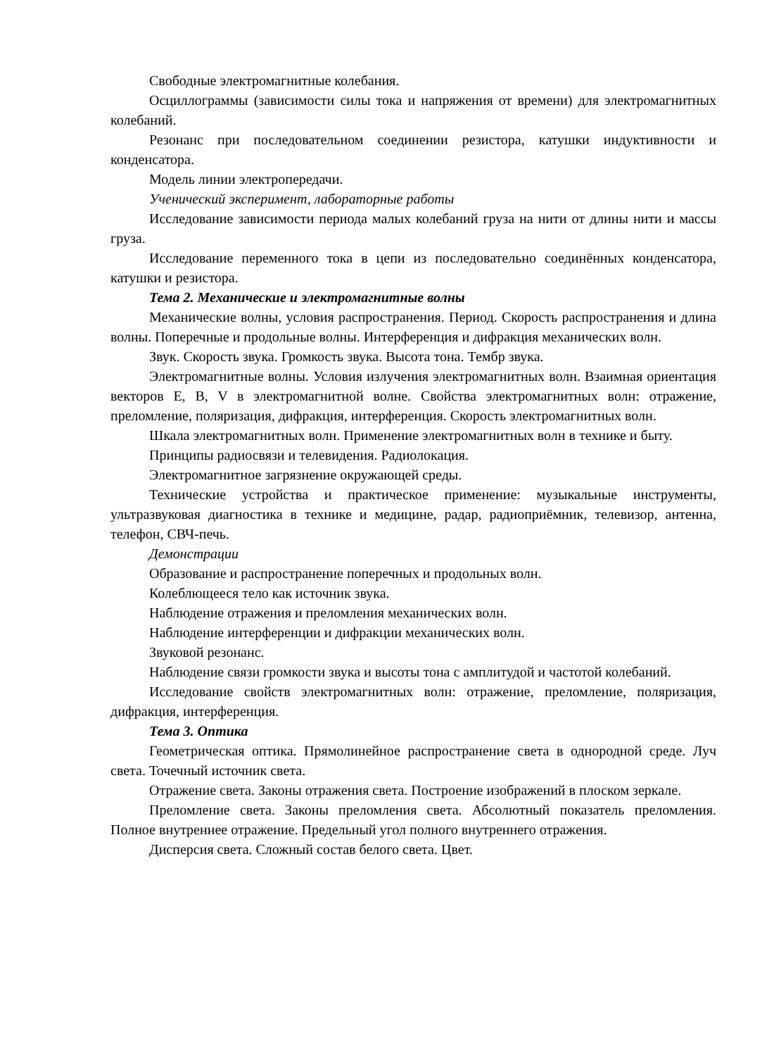Свободные электромагнитные колебания.
Осциллограммы (зависимости силы тока и напряжения от времени) для электромагнитных колебаний.
Резонанс при последовательном соединении резистора, катушки индуктивности и конденсатора.
Модель линии электропередачи.
Ученический эксперимент, лабораторные работы
Исследование зависимости периода малых колебаний груза на нити от длины нити и массы груза.
Исследование переменного тока в цепи из последовательно соединённых конденсатора, катушки и резистора.
Тема 2. Механические и электромагнитные волны
Механические волны, условия распространения. Период. Скорость распространения и длина волны. Поперечные и продольные волны. Интерференция и дифракция механических волн.
Звук. Скорость звука. Громкость звука. Высота тона. Тембр звука.
Электромагнитные волны. Условия излучения электромагнитных волн. Взаимная ориентация векторов E, B, V в электромагнитной волне. Свойства электромагнитных волн: отражение, преломление, поляризация, дифракция, интерференция. Скорость электромагнитных волн.
Шкала электромагнитных волн. Применение электромагнитных волн в технике и быту.
Принципы радиосвязи и телевидения. Радиолокация.
Электромагнитное загрязнение окружающей среды.
Технические устройства и практическое применение: музыкальные инструменты, ультразвуковая диагностика в технике и медицине, радар, радиоприёмник, телевизор, антенна, телефон, СВЧ-печь.
Демонстрации
Образование и распространение поперечных и продольных волн.
Колеблющееся тело как источник звука.
Наблюдение отражения и преломления механических волн.
Наблюдение интерференции и дифракции механических волн.
Звуковой резонанс.
Наблюдение связи громкости звука и высоты тона с амплитудой и частотой колебаний.
Исследование свойств электромагнитных волн: отражение, преломление, поляризация, дифракция, интерференция.
Тема 3. Оптика
Геометрическая оптика. Прямолинейное распространение света в однородной среде. Луч света. Точечный источник света.
Отражение света. Законы отражения света. Построение изображений в плоском зеркале.
Преломление света. Законы преломления света. Абсолютный показатель преломления. Полное внутреннее отражение. Предельный угол полного внутреннего отражения.
Дисперсия света. Сложный состав белого света. Цвет.